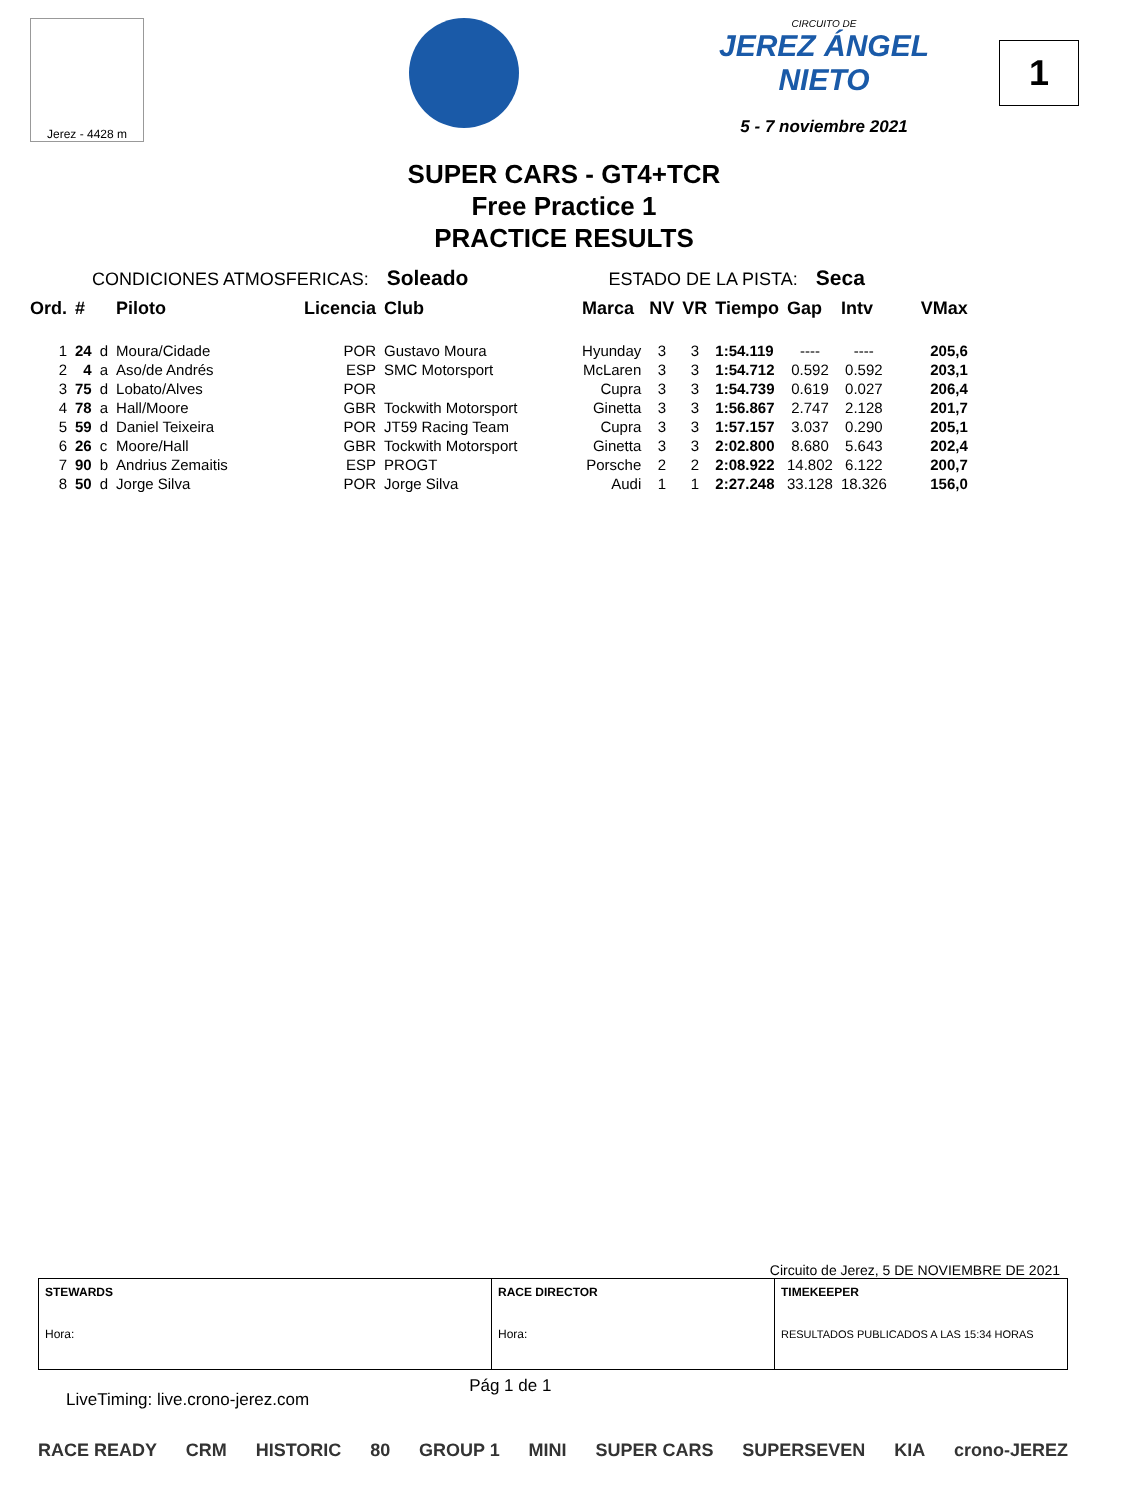Jerez - 4428 m
CIRCUITO DE
JEREZ ÁNGEL NIETO
5 - 7 noviembre 2021
1
SUPER CARS - GT4+TCR
Free Practice 1
PRACTICE RESULTS
CONDICIONES ATMOSFERICAS: Soleado ESTADO DE LA PISTA: Seca
| Ord. | # | | Piloto | Licencia | Club | Marca | NV | VR | Tiempo | Gap | Intv | VMax |
| --- | --- | --- | --- | --- | --- | --- | --- | --- | --- | --- | --- | --- |
| 1 | 24 | d | Moura/Cidade | POR | Gustavo Moura | Hyunday | 3 | 3 | 1:54.119 | ---- | ---- | 205,6 |
| 2 | 4 | a | Aso/de Andrés | ESP | SMC Motorsport | McLaren | 3 | 3 | 1:54.712 | 0.592 | 0.592 | 203,1 |
| 3 | 75 | d | Lobato/Alves | POR | | Cupra | 3 | 3 | 1:54.739 | 0.619 | 0.027 | 206,4 |
| 4 | 78 | a | Hall/Moore | GBR | Tockwith Motorsport | Ginetta | 3 | 3 | 1:56.867 | 2.747 | 2.128 | 201,7 |
| 5 | 59 | d | Daniel Teixeira | POR | JT59 Racing Team | Cupra | 3 | 3 | 1:57.157 | 3.037 | 0.290 | 205,1 |
| 6 | 26 | c | Moore/Hall | GBR | Tockwith Motorsport | Ginetta | 3 | 3 | 2:02.800 | 8.680 | 5.643 | 202,4 |
| 7 | 90 | b | Andrius Zemaitis | ESP | PROGT | Porsche | 2 | 2 | 2:08.922 | 14.802 | 6.122 | 200,7 |
| 8 | 50 | d | Jorge Silva | POR | Jorge Silva | Audi | 1 | 1 | 2:27.248 | 33.128 | 18.326 | 156,0 |
Circuito de Jerez, 5 DE NOVIEMBRE DE 2021
| STEWARDS Hora: | RACE DIRECTOR Hora: | TIMEKEEPER RESULTADOS PUBLICADOS A LAS 15:34 HORAS |
LiveTiming: live.crono-jerez.com Pág 1 de 1
RACE READY CRM HISTORIC 80 GROUP 1 MINI SUPER CARS SUPERSEVEN KIA crono-JEREZ